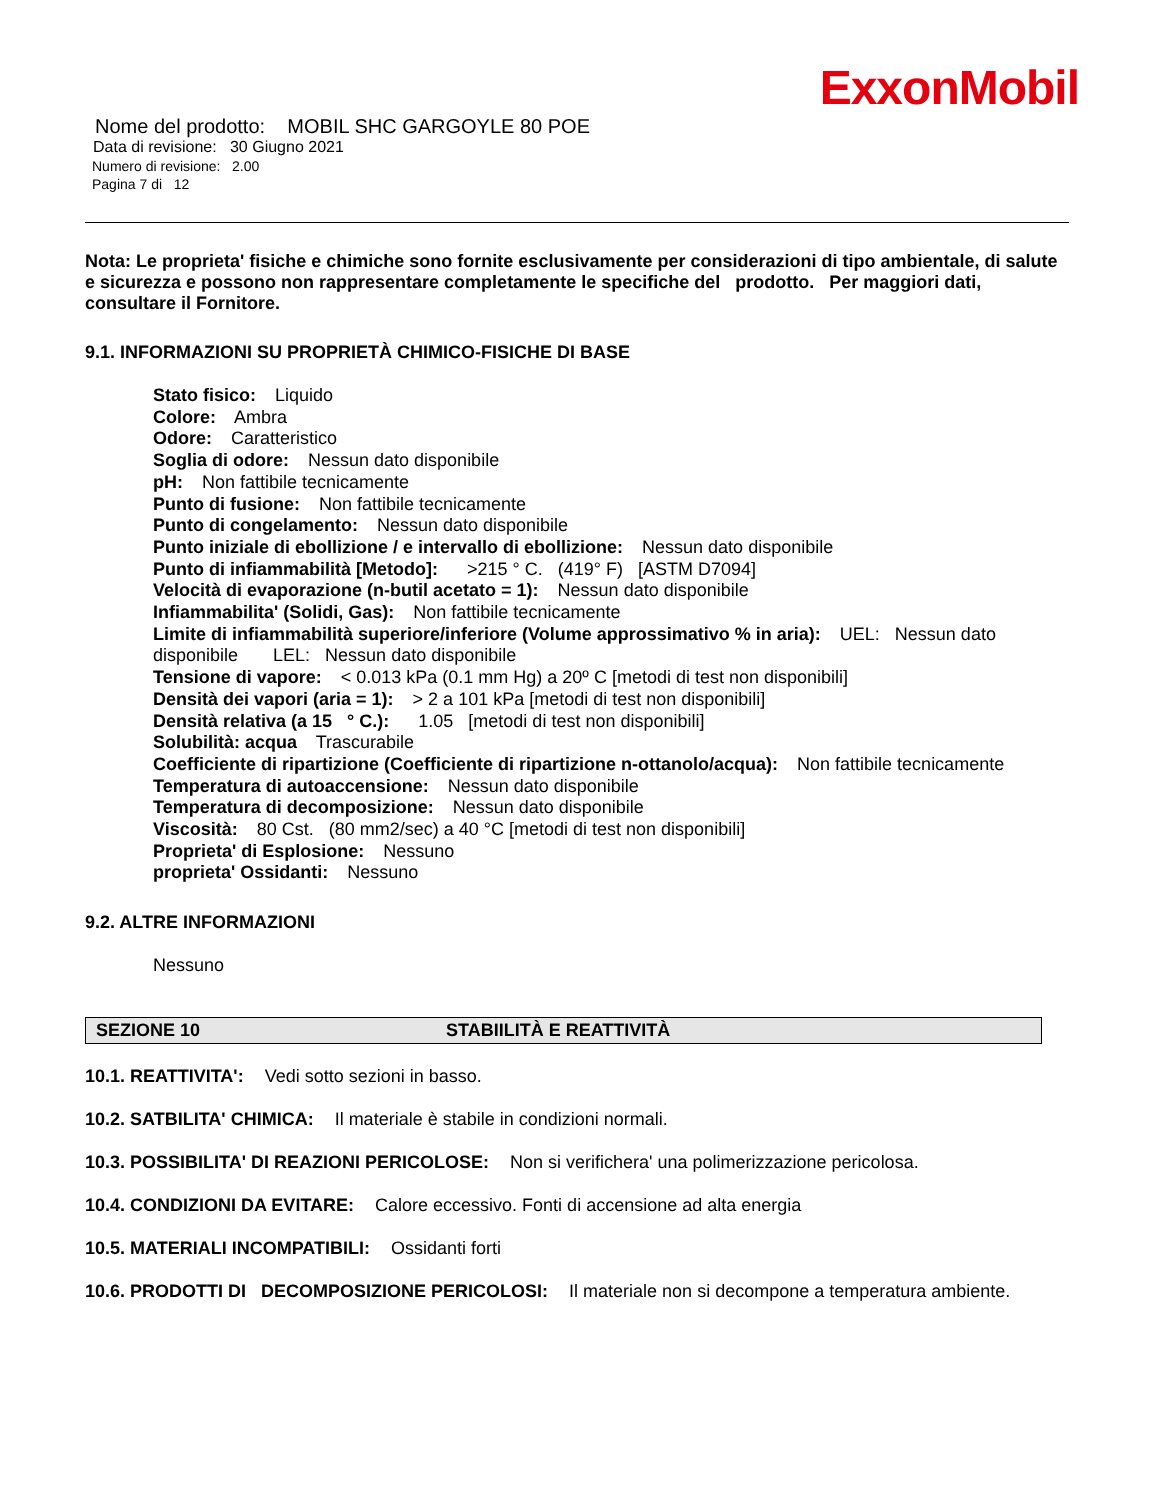ExxonMobil
Nome del prodotto: MOBIL SHC GARGOYLE 80 POE
Data di revisione: 30 Giugno 2021
Numero di revisione: 2.00
Pagina 7 di 12
Nota: Le proprieta' fisiche e chimiche sono fornite esclusivamente per considerazioni di tipo ambientale, di salute e sicurezza e possono non rappresentare completamente le specifiche del prodotto. Per maggiori dati, consultare il Fornitore.
9.1. INFORMAZIONI SU PROPRIETÀ CHIMICO-FISICHE DI BASE
Stato fisico: Liquido
Colore: Ambra
Odore: Caratteristico
Soglia di odore: Nessun dato disponibile
pH: Non fattibile tecnicamente
Punto di fusione: Non fattibile tecnicamente
Punto di congelamento: Nessun dato disponibile
Punto iniziale di ebollizione / e intervallo di ebollizione: Nessun dato disponibile
Punto di infiammabilità [Metodo]: >215 ° C. (419° F) [ASTM D7094]
Velocità di evaporazione (n-butil acetato = 1): Nessun dato disponibile
Infiammabilita' (Solidi, Gas): Non fattibile tecnicamente
Limite di infiammabilità superiore/inferiore (Volume approssimativo % in aria): UEL: Nessun dato disponibile LEL: Nessun dato disponibile
Tensione di vapore: < 0.013 kPa (0.1 mm Hg) a 20º C [metodi di test non disponibili]
Densità dei vapori (aria = 1): > 2 a 101 kPa [metodi di test non disponibili]
Densità relativa (a 15 ° C.): 1.05 [metodi di test non disponibili]
Solubilità: acqua Trascurabile
Coefficiente di ripartizione (Coefficiente di ripartizione n-ottanolo/acqua): Non fattibile tecnicamente
Temperatura di autoaccensione: Nessun dato disponibile
Temperatura di decomposizione: Nessun dato disponibile
Viscosità: 80 Cst. (80 mm2/sec) a 40 °C [metodi di test non disponibili]
Proprieta' di Esplosione: Nessuno
proprieta' Ossidanti: Nessuno
9.2. ALTRE INFORMAZIONI
Nessuno
SEZIONE 10 STABIILITÀ E REATTIVITÀ
10.1. REATTIVITA': Vedi sotto sezioni in basso.
10.2. SATBILITA' CHIMICA: Il materiale è stabile in condizioni normali.
10.3. POSSIBILITA' DI REAZIONI PERICOLOSE: Non si verifichera' una polimerizzazione pericolosa.
10.4. CONDIZIONI DA EVITARE: Calore eccessivo. Fonti di accensione ad alta energia
10.5. MATERIALI INCOMPATIBILI: Ossidanti forti
10.6. PRODOTTI DI DECOMPOSIZIONE PERICOLOSI: Il materiale non si decompone a temperatura ambiente.